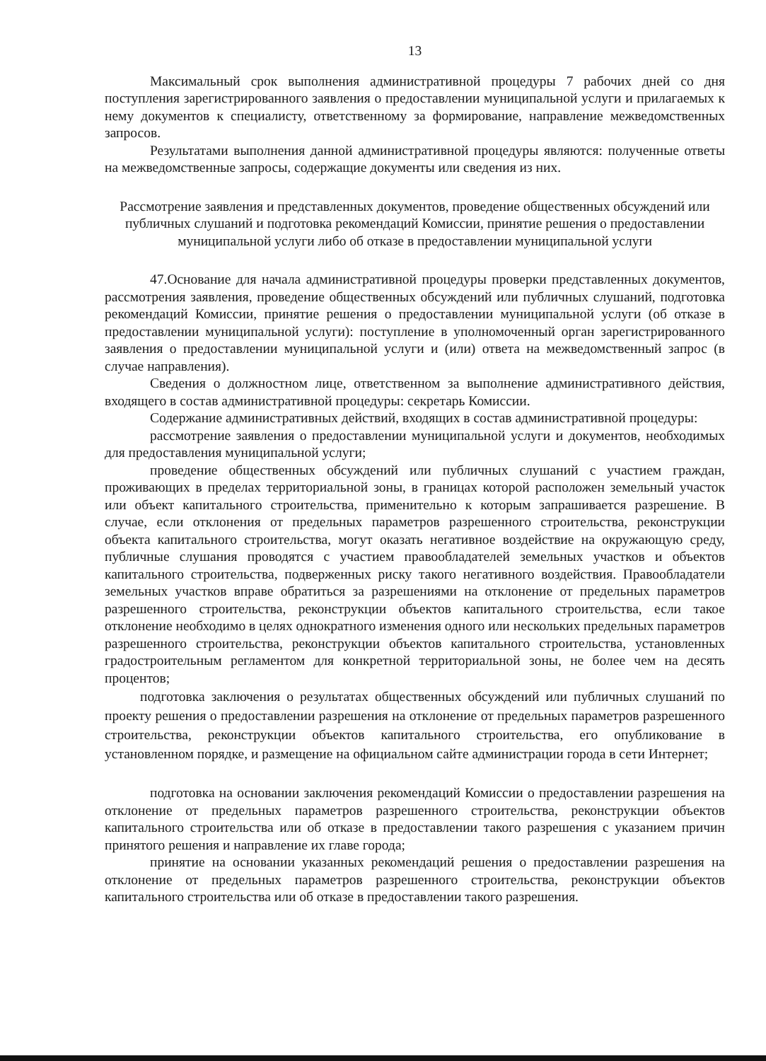13
Максимальный срок выполнения административной процедуры 7 рабочих дней со дня поступления зарегистрированного заявления о предоставлении муниципальной услуги и прилагаемых к нему документов к специалисту, ответственному за формирование, направление межведомственных запросов.
Результатами выполнения данной административной процедуры являются: полученные ответы на межведомственные запросы, содержащие документы или сведения из них.
Рассмотрение заявления и представленных документов, проведение общественных обсуждений или публичных слушаний и подготовка рекомендаций Комиссии, принятие решения о предоставлении муниципальной услуги либо об отказе в предоставлении муниципальной услуги
47.Основание для начала административной процедуры проверки представленных документов, рассмотрения заявления, проведение общественных обсуждений или публичных слушаний, подготовка рекомендаций Комиссии, принятие решения о предоставлении муниципальной услуги (об отказе в предоставлении муниципальной услуги): поступление в уполномоченный орган зарегистрированного заявления о предоставлении муниципальной услуги и (или) ответа на межведомственный запрос (в случае направления).
Сведения о должностном лице, ответственном за выполнение административного действия, входящего в состав административной процедуры: секретарь Комиссии.
Содержание административных действий, входящих в состав административной процедуры:
рассмотрение заявления о предоставлении муниципальной услуги и документов, необходимых для предоставления муниципальной услуги;
проведение общественных обсуждений или публичных слушаний с участием граждан, проживающих в пределах территориальной зоны, в границах которой расположен земельный участок или объект капитального строительства, применительно к которым запрашивается разрешение. В случае, если отклонения от предельных параметров разрешенного строительства, реконструкции объекта капитального строительства, могут оказать негативное воздействие на окружающую среду, публичные слушания проводятся с участием правообладателей земельных участков и объектов капитального строительства, подверженных риску такого негативного воздействия. Правообладатели земельных участков вправе обратиться за разрешениями на отклонение от предельных параметров разрешенного строительства, реконструкции объектов капитального строительства, если такое отклонение необходимо в целях однократного изменения одного или нескольких предельных параметров разрешенного строительства, реконструкции объектов капитального строительства, установленных градостроительным регламентом для конкретной территориальной зоны, не более чем на десять процентов;
подготовка заключения о результатах общественных обсуждений или публичных слушаний по проекту решения о предоставлении разрешения на отклонение от предельных параметров разрешенного строительства, реконструкции объектов капитального строительства, его опубликование в установленном порядке, и размещение на официальном сайте администрации города в сети Интернет;
подготовка на основании заключения рекомендаций Комиссии о предоставлении разрешения на отклонение от предельных параметров разрешенного строительства, реконструкции объектов капитального строительства или об отказе в предоставлении такого разрешения с указанием причин принятого решения и направление их главе города;
принятие на основании указанных рекомендаций решения о предоставлении разрешения на отклонение от предельных параметров разрешенного строительства, реконструкции объектов капитального строительства или об отказе в предоставлении такого разрешения.